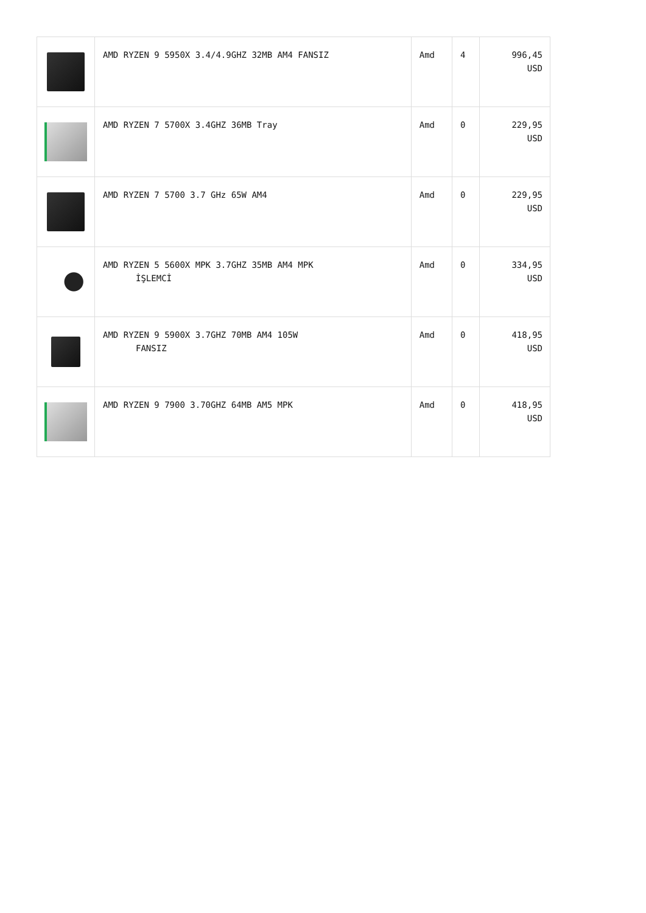| | AMD RYZEN 9 5950X 3.4/4.9GHZ 32MB AM4 FANSIZ | Amd | 4 | 996,45 USD |
| | AMD RYZEN 7 5700X 3.4GHZ 36MB Tray | Amd | 0 | 229,95 USD |
| | AMD RYZEN 7 5700 3.7 GHz 65W AM4 | Amd | 0 | 229,95 USD |
| | AMD RYZEN 5 5600X MPK 3.7GHZ 35MB AM4 MPK İŞLEMCİ | Amd | 0 | 334,95 USD |
| | AMD RYZEN 9 5900X 3.7GHZ 70MB AM4 105W FANSIZ | Amd | 0 | 418,95 USD |
| | AMD RYZEN 9 7900 3.70GHZ 64MB AM5 MPK | Amd | 0 | 418,95 USD |